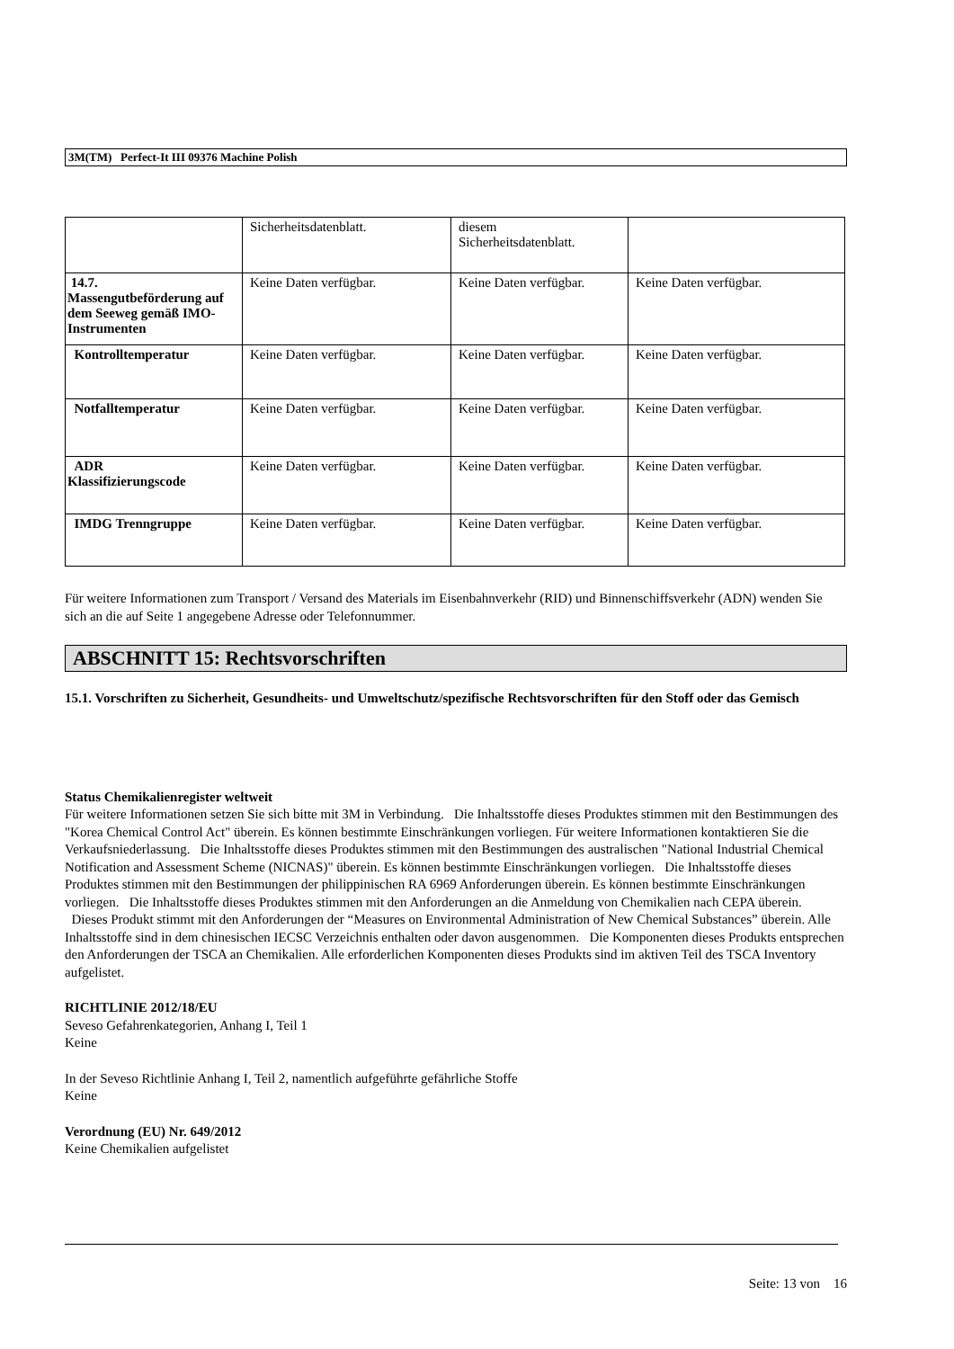3M(TM) Perfect-It III 09376 Machine Polish
| | Sicherheitsdatenblatt. | diesem Sicherheitsdatenblatt. | |
| 14.7. Massengutbeförderung auf dem Seeweg gemäß IMO-Instrumenten | Keine Daten verfügbar. | Keine Daten verfügbar. | Keine Daten verfügbar. |
| Kontrolltemperatur | Keine Daten verfügbar. | Keine Daten verfügbar. | Keine Daten verfügbar. |
| Notfalltemperatur | Keine Daten verfügbar. | Keine Daten verfügbar. | Keine Daten verfügbar. |
| ADR Klassifizierungscode | Keine Daten verfügbar. | Keine Daten verfügbar. | Keine Daten verfügbar. |
| IMDG Trenngruppe | Keine Daten verfügbar. | Keine Daten verfügbar. | Keine Daten verfügbar. |
Für weitere Informationen zum Transport / Versand des Materials im Eisenbahnverkehr (RID) und Binnenschiffsverkehr (ADN) wenden Sie sich an die auf Seite 1 angegebene Adresse oder Telefonnummer.
ABSCHNITT 15: Rechtsvorschriften
15.1. Vorschriften zu Sicherheit, Gesundheits- und Umweltschutz/spezifische Rechtsvorschriften für den Stoff oder das Gemisch
Status Chemikalienregister weltweit
Für weitere Informationen setzen Sie sich bitte mit 3M in Verbindung. Die Inhaltsstoffe dieses Produktes stimmen mit den Bestimmungen des "Korea Chemical Control Act" überein. Es können bestimmte Einschränkungen vorliegen. Für weitere Informationen kontaktieren Sie die Verkaufsniederlassung. Die Inhaltsstoffe dieses Produktes stimmen mit den Bestimmungen des australischen "National Industrial Chemical Notification and Assessment Scheme (NICNAS)" überein. Es können bestimmte Einschränkungen vorliegen. Die Inhaltsstoffe dieses Produktes stimmen mit den Bestimmungen der philippinischen RA 6969 Anforderungen überein. Es können bestimmte Einschränkungen vorliegen. Die Inhaltsstoffe dieses Produktes stimmen mit den Anforderungen an die Anmeldung von Chemikalien nach CEPA überein. Dieses Produkt stimmt mit den Anforderungen der “Measures on Environmental Administration of New Chemical Substances” überein. Alle Inhaltsstoffe sind in dem chinesischen IECSC Verzeichnis enthalten oder davon ausgenommen. Die Komponenten dieses Produkts entsprechen den Anforderungen der TSCA an Chemikalien. Alle erforderlichen Komponenten dieses Produkts sind im aktiven Teil des TSCA Inventory aufgelistet.
RICHTLINIE 2012/18/EU
Seveso Gefahrenkategorien, Anhang I, Teil 1
Keine
In der Seveso Richtlinie Anhang I, Teil 2, namentlich aufgeführte gefährliche Stoffe
Keine
Verordnung (EU) Nr. 649/2012
Keine Chemikalien aufgelistet
Seite: 13 von 16